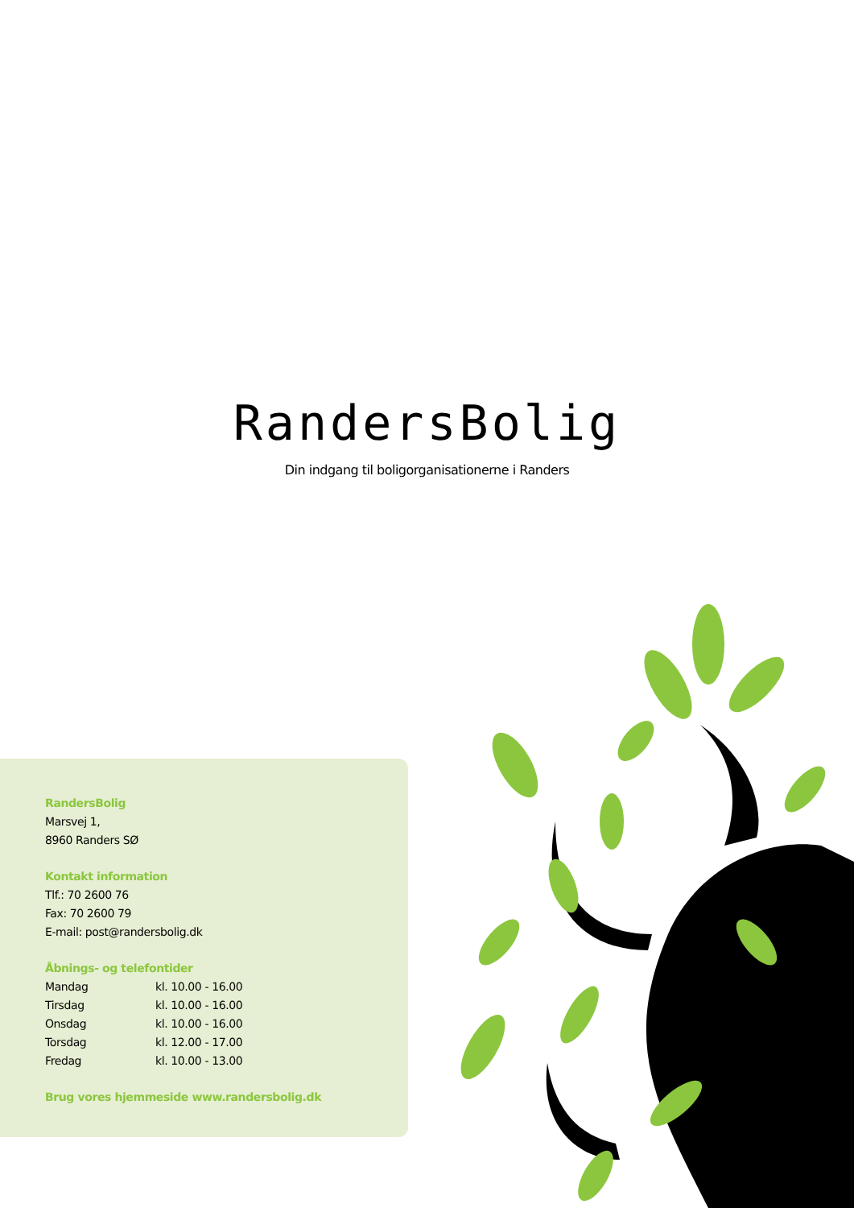RandersBolig
Din indgang til boligorganisationerne i Randers
RandersBolig
Marsvej 1,
8960 Randers SØ
Kontakt information
Tlf.: 70 2600 76
Fax: 70 2600 79
E-mail: post@randersbolig.dk
Åbnings- og telefontider
| Mandag | kl. 10.00 - 16.00 |
| Tirsdag | kl. 10.00 - 16.00 |
| Onsdag | kl. 10.00 - 16.00 |
| Torsdag | kl. 12.00 - 17.00 |
| Fredag | kl. 10.00 - 13.00 |
Brug vores hjemmeside www.randersbolig.dk